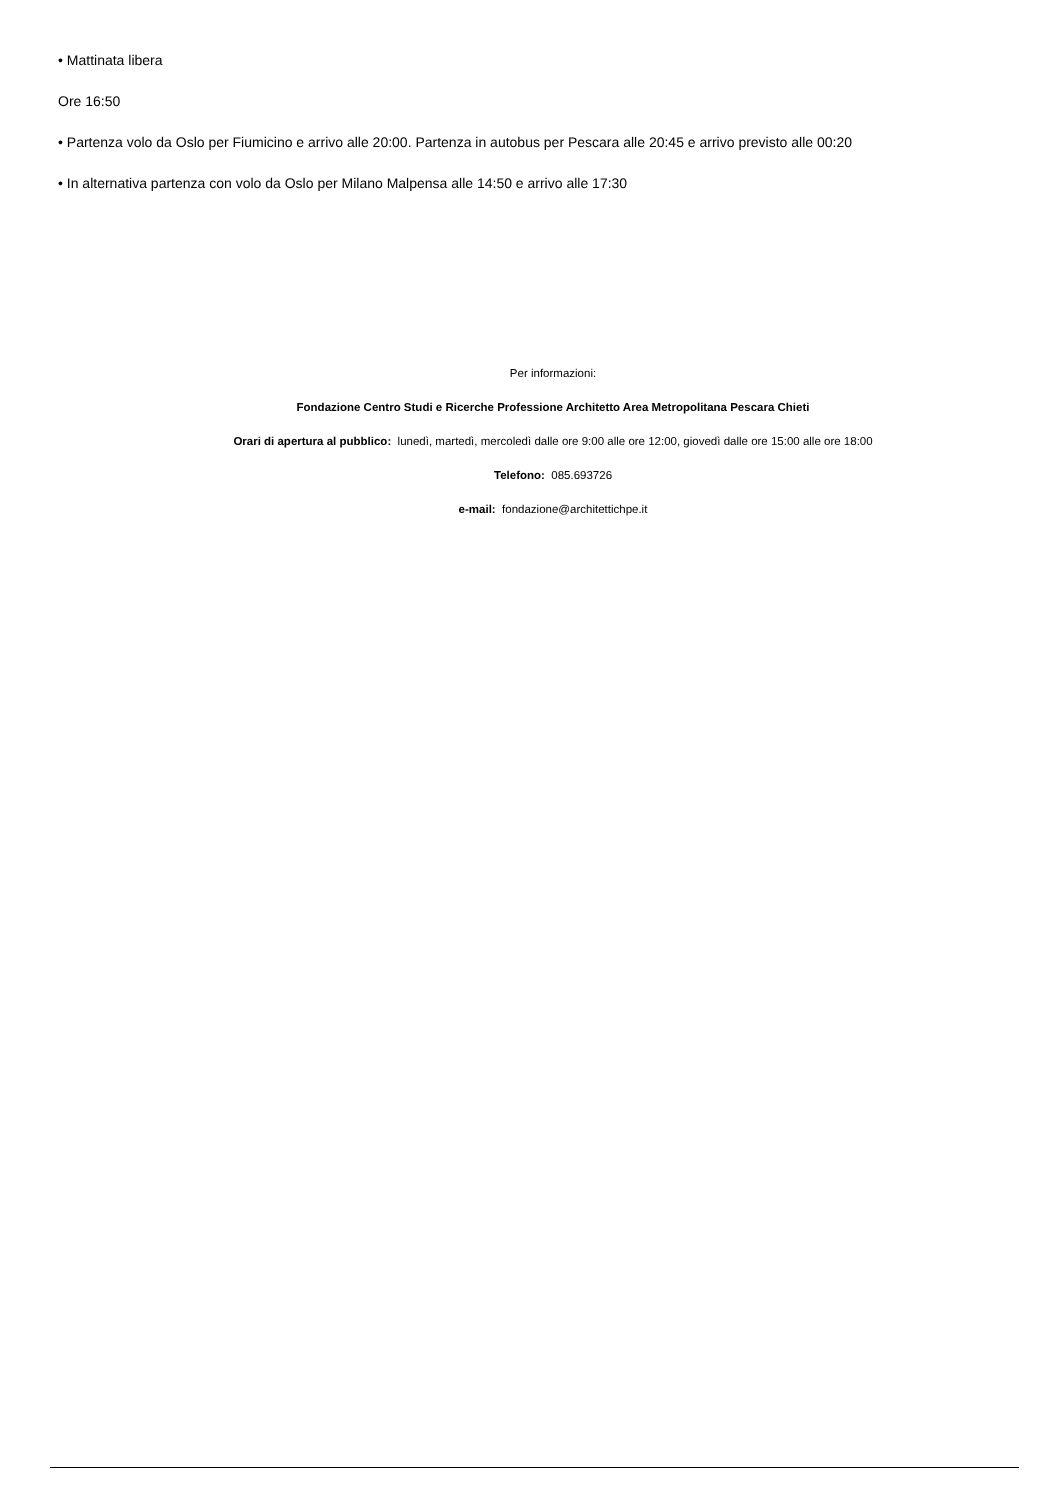• Mattinata libera
Ore 16:50
• Partenza volo da Oslo per Fiumicino e arrivo alle 20:00. Partenza in autobus per Pescara alle 20:45 e arrivo previsto alle 00:20
• In alternativa partenza con volo da Oslo per Milano Malpensa alle 14:50 e arrivo alle 17:30
Per informazioni:
Fondazione Centro Studi e Ricerche Professione Architetto Area Metropolitana Pescara Chieti
Orari di apertura al pubblico: lunedì, martedì, mercoledì dalle ore 9:00 alle ore 12:00, giovedì dalle ore 15:00 alle ore 18:00
Telefono: 085.693726
e-mail: fondazione@architettichpe.it